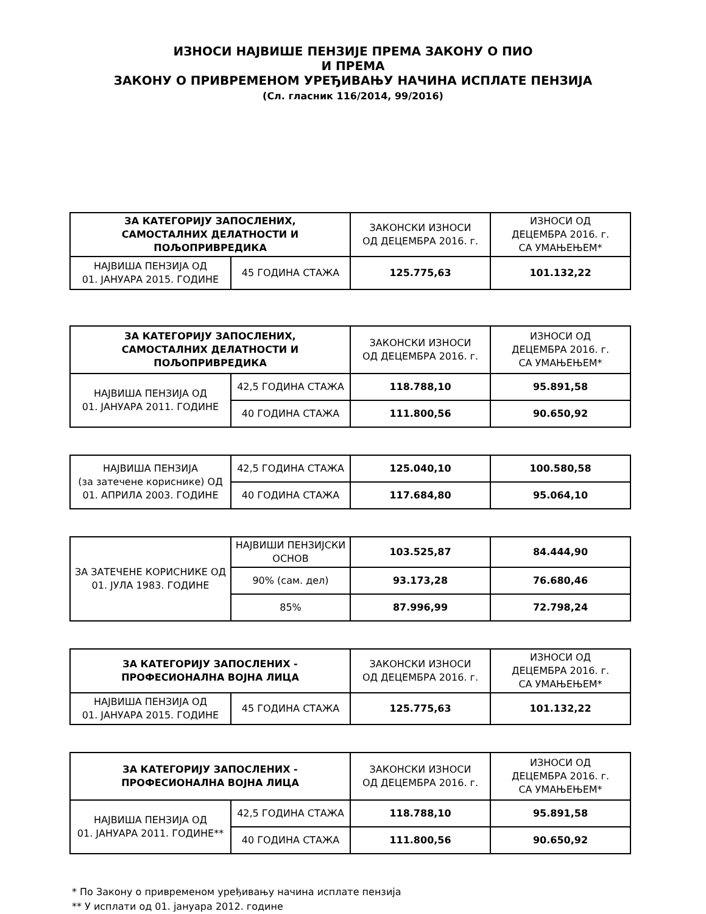ИЗНОСИ НАЈВИШЕ ПЕНЗИЈЕ ПРЕМА ЗАКОНУ О ПИО
И ПРЕМА
ЗАКОНУ О ПРИВРЕМЕНОМ УРЕЂИВАЊУ НАЧИНА ИСПЛАТЕ ПЕНЗИЈА
(Сл. гласник 116/2014, 99/2016)
| ЗА КАТЕГОРИЈУ ЗАПОСЛЕНИХ, САМОСТАЛНИХ ДЕЛАТНОСТИ И ПОЉОПРИВРЕДИКА | | ЗАКОНСКИ ИЗНОСИ ОД ДЕЦЕМБРА 2016. г. | ИЗНОСИ ОД ДЕЦЕМБРА 2016. г. СА УМАЊЕЊЕМ* |
| НАЈВИША ПЕНЗИЈА ОД 01. ЈАНУАРА 2015. ГОДИНЕ | 45 ГОДИНА СТАЖА | 125.775,63 | 101.132,22 |
| ЗА КАТЕГОРИЈУ ЗАПОСЛЕНИХ, САМОСТАЛНИХ ДЕЛАТНОСТИ И ПОЉОПРИВРЕДИКА | | ЗАКОНСКИ ИЗНОСИ ОД ДЕЦЕМБРА 2016. г. | ИЗНОСИ ОД ДЕЦЕМБРА 2016. г. СА УМАЊЕЊЕМ* |
| НАЈВИША ПЕНЗИЈА ОД 01. ЈАНУАРА 2011. ГОДИНЕ | 42,5 ГОДИНА СТАЖА | 118.788,10 | 95.891,58 |
| | 40 ГОДИНА СТАЖА | 111.800,56 | 90.650,92 |
| НАЈВИША ПЕНЗИЈА (за затечене кориснике) ОД 01. АПРИЛА 2003. ГОДИНЕ | 42,5 ГОДИНА СТАЖА | 125.040,10 | 100.580,58 |
| | 40 ГОДИНА СТАЖА | 117.684,80 | 95.064,10 |
| ЗА ЗАТЕЧЕНЕ КОРИСНИКЕ ОД 01. ЈУЛА 1983. ГОДИНЕ | НАЈВИШИ ПЕНЗИЈСКИ ОСНОВ | 103.525,87 | 84.444,90 |
| | 90% (сам. дел) | 93.173,28 | 76.680,46 |
| | 85% | 87.996,99 | 72.798,24 |
| ЗА КАТЕГОРИЈУ ЗАПОСЛЕНИХ - ПРОФЕСИОНАЛНА ВОЈНА ЛИЦА | | ЗАКОНСКИ ИЗНОСИ ОД ДЕЦЕМБРА 2016. г. | ИЗНОСИ ОД ДЕЦЕМБРА 2016. г. СА УМАЊЕЊЕМ* |
| НАЈВИША ПЕНЗИЈА ОД 01. ЈАНУАРА 2015. ГОДИНЕ | 45 ГОДИНА СТАЖА | 125.775,63 | 101.132,22 |
| ЗА КАТЕГОРИЈУ ЗАПОСЛЕНИХ - ПРОФЕСИОНАЛНА ВОЈНА ЛИЦА | | ЗАКОНСКИ ИЗНОСИ ОД ДЕЦЕМБРА 2016. г. | ИЗНОСИ ОД ДЕЦЕМБРА 2016. г. СА УМАЊЕЊЕМ* |
| НАЈВИША ПЕНЗИЈА ОД 01. ЈАНУАРА 2011. ГОДИНЕ** | 42,5 ГОДИНА СТАЖА | 118.788,10 | 95.891,58 |
| | 40 ГОДИНА СТАЖА | 111.800,56 | 90.650,92 |
* По Закону о привременом уређивању начина исплате пензија
** У исплати од 01. јануара 2012. године